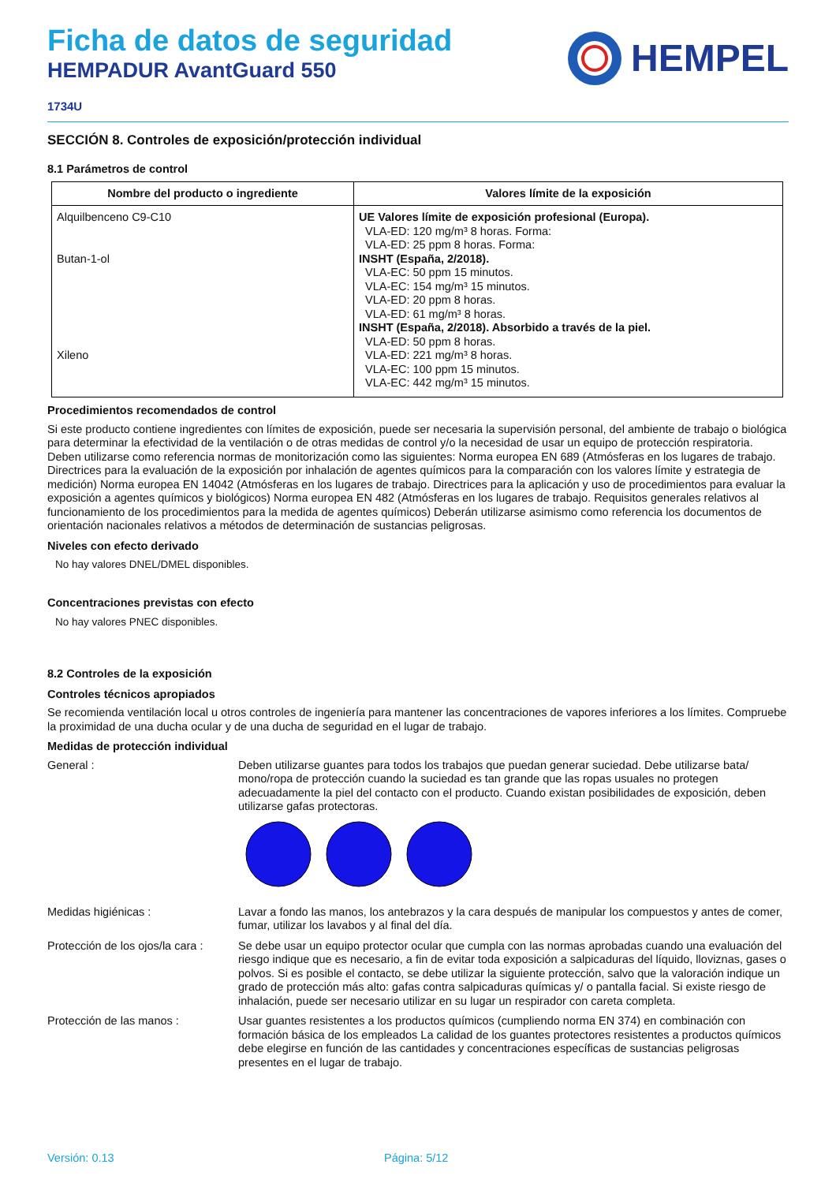Ficha de datos de seguridad
HEMPADUR AvantGuard 550
HEMPEL
1734U
SECCIÓN 8. Controles de exposición/protección individual
8.1 Parámetros de control
| Nombre del producto o ingrediente | Valores límite de la exposición |
| --- | --- |
| Alquilbenceno C9-C10 Butan-1-ol Xileno | UE Valores límite de exposición profesional (Europa). VLA-ED: 120 mg/m³ 8 horas. Forma: VLA-ED: 25 ppm 8 horas. Forma: INSHT (España, 2/2018). VLA-EC: 50 ppm 15 minutos. VLA-EC: 154 mg/m³ 15 minutos. VLA-ED: 20 ppm 8 horas. VLA-ED: 61 mg/m³ 8 horas. INSHT (España, 2/2018). Absorbido a través de la piel. VLA-ED: 50 ppm 8 horas. VLA-ED: 221 mg/m³ 8 horas. VLA-EC: 100 ppm 15 minutos. VLA-EC: 442 mg/m³ 15 minutos. |
Procedimientos recomendados de control
Si este producto contiene ingredientes con límites de exposición, puede ser necesaria la supervisión personal, del ambiente de trabajo o biológica para determinar la efectividad de la ventilación o de otras medidas de control y/o la necesidad de usar un equipo de protección respiratoria. Deben utilizarse como referencia normas de monitorización como las siguientes: Norma europea EN 689 (Atmósferas en los lugares de trabajo. Directrices para la evaluación de la exposición por inhalación de agentes químicos para la comparación con los valores límite y estrategia de medición) Norma europea EN 14042 (Atmósferas en los lugares de trabajo. Directrices para la aplicación y uso de procedimientos para evaluar la exposición a agentes químicos y biológicos) Norma europea EN 482 (Atmósferas en los lugares de trabajo. Requisitos generales relativos al funcionamiento de los procedimientos para la medida de agentes químicos) Deberán utilizarse asimismo como referencia los documentos de orientación nacionales relativos a métodos de determinación de sustancias peligrosas.
Niveles con efecto derivado
No hay valores DNEL/DMEL disponibles.
Concentraciones previstas con efecto
No hay valores PNEC disponibles.
8.2 Controles de la exposición
Controles técnicos apropiados
Se recomienda ventilación local u otros controles de ingeniería para mantener las concentraciones de vapores inferiores a los límites. Compruebe la proximidad de una ducha ocular y de una ducha de seguridad en el lugar de trabajo.
Medidas de protección individual
General : Deben utilizarse guantes para todos los trabajos que puedan generar suciedad. Debe utilizarse bata/ mono/ropa de protección cuando la suciedad es tan grande que las ropas usuales no protegen adecuadamente la piel del contacto con el producto. Cuando existan posibilidades de exposición, deben utilizarse gafas protectoras.
Medidas higiénicas : Lavar a fondo las manos, los antebrazos y la cara después de manipular los compuestos y antes de comer, fumar, utilizar los lavabos y al final del día.
Protección de los ojos/la cara :
Se debe usar un equipo protector ocular que cumpla con las normas aprobadas cuando una evaluación del riesgo indique que es necesario, a fin de evitar toda exposición a salpicaduras del líquido, lloviznas, gases o polvos. Si es posible el contacto, se debe utilizar la siguiente protección, salvo que la valoración indique un grado de protección más alto: gafas contra salpicaduras químicas y/ o pantalla facial. Si existe riesgo de inhalación, puede ser necesario utilizar en su lugar un respirador con careta completa.
Protección de las manos : Usar guantes resistentes a los productos químicos (cumpliendo norma EN 374) en combinación con formación básica de los empleados La calidad de los guantes protectores resistentes a productos químicos debe elegirse en función de las cantidades y concentraciones específicas de sustancias peligrosas presentes en el lugar de trabajo.
Versión: 0.13 Página: 5/12